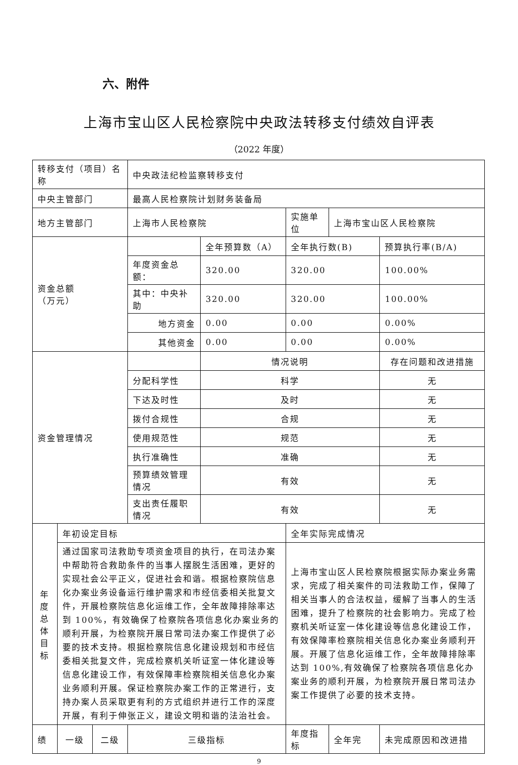六、附件
上海市宝山区人民检察院中央政法转移支付绩效自评表
（2022 年度）
| 转移支付（项目）名称 | | | 中央政法纪检监察转移支付 | | | | |
| 中央主管部门 | | | 最高人民检察院计划财务装备局 | | | | |
| 地方主管部门 | | | 上海市人民检察院 | | 实施单位 | 上海市宝山区人民检察院 | |
| 资金总额 （万元） | | | | 全年预算数（A） | 全年执行数(B) | | 预算执行率(B/A) |
| | | | 年度资金总额： | 320.00 | 320.00 | | 100.00% |
| | | | 其中：中央补助 | 320.00 | 320.00 | | 100.00% |
| | | | 地方资金 | 0.00 | 0.00 | | 0.00% |
| | | | 其他资金 | 0.00 | 0.00 | | 0.00% |
| 资金管理情况 | | | | 情况说明 | | | 存在问题和改进措施 |
| | | | 分配科学性 | 科学 | | | 无 |
| | | | 下达及时性 | 及时 | | | 无 |
| | | | 拨付合规性 | 合规 | | | 无 |
| | | | 使用规范性 | 规范 | | | 无 |
| | | | 执行准确性 | 准确 | | | 无 |
| | | | 预算绩效管理情况 | 有效 | | | 无 |
| | | | 支出责任履职情况 | 有效 | | | 无 |
| 年度总体目标 | 年初设定目标 | | | | 全年实际完成情况 | | |
| | 通过国家司法救助专项资金项目的执行，在司法办案中帮助符合救助条件的当事人摆脱生活困难，更好的实现社会公平正义，促进社会和谐。根据检察院信息化办案业务设备运行维护需求和市经信委相关批复文件，开展检察院信息化运维工作，全年故障排除率达到 100%，有效确保了检察院各项信息化办案业务的顺利开展，为检察院开展日常司法办案工作提供了必要的技术支持。根据检察院信息化建设规划和市经信委相关批复文件，完成检察机关听证室一体化建设等信息化建设工作，有效保障率检察院相关信息化办案业务顺利开展。保证检察院办案工作的正常进行，支持办案人员采取更有利的方式组织并进行工作的深度开展，有利于伸张正义，建设文明和谐的法治社会。 | | | | 上海市宝山区人民检察院根据实际办案业务需求，完成了相关案件的司法救助工作，保障了相关当事人的合法权益，缓解了当事人的生活困难，提升了检察院的社会影响力。完成了检察机关听证室一体化建设等信息化建设工作，有效保障率检察院相关信息化办案业务顺利开展。开展了信息化运维工作，全年故障排除率达到 100%,有效确保了检察院各项信息化办案业务的顺利开展，为检察院开展日常司法办案工作提供了必要的技术支持。 | | |
| 绩 | 一级 | 二级 | 三级指标 | | 年度指标 | 全年完 | 未完成原因和改进措 |
9